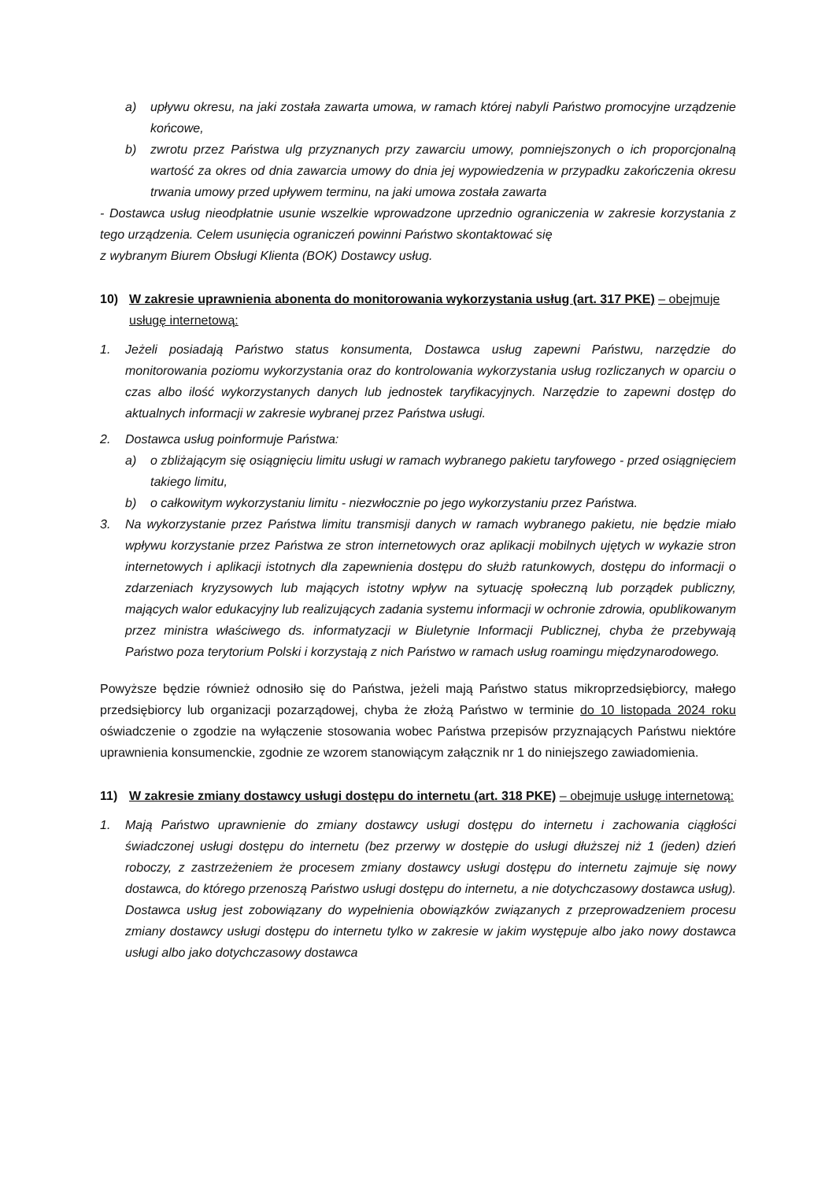a) upływu okresu, na jaki została zawarta umowa, w ramach której nabyli Państwo promocyjne urządzenie końcowe,
b) zwrotu przez Państwa ulg przyznanych przy zawarciu umowy, pomniejszonych o ich proporcjonalną wartość za okres od dnia zawarcia umowy do dnia jej wypowiedzenia w przypadku zakończenia okresu trwania umowy przed upływem terminu, na jaki umowa została zawarta
- Dostawca usług nieodpłatnie usunie wszelkie wprowadzone uprzednio ograniczenia w zakresie korzystania z tego urządzenia. Celem usunięcia ograniczeń powinni Państwo skontaktować się
z wybranym Biurem Obsługi Klienta (BOK) Dostawcy usług.
10) W zakresie uprawnienia abonenta do monitorowania wykorzystania usług (art. 317 PKE) – obejmuje usługę internetową:
1. Jeżeli posiadają Państwo status konsumenta, Dostawca usług zapewni Państwu, narzędzie do monitorowania poziomu wykorzystania oraz do kontrolowania wykorzystania usług rozliczanych w oparciu o czas albo ilość wykorzystanych danych lub jednostek taryfikacyjnych. Narzędzie to zapewni dostęp do aktualnych informacji w zakresie wybranej przez Państwa usługi.
2. Dostawca usług poinformuje Państwa:
a) o zbliżającym się osiągnięciu limitu usługi w ramach wybranego pakietu taryfowego - przed osiągnięciem takiego limitu,
b) o całkowitym wykorzystaniu limitu - niezwłocznie po jego wykorzystaniu przez Państwa.
3. Na wykorzystanie przez Państwa limitu transmisji danych w ramach wybranego pakietu, nie będzie miało wpływu korzystanie przez Państwa ze stron internetowych oraz aplikacji mobilnych ujętych w wykazie stron internetowych i aplikacji istotnych dla zapewnienia dostępu do służb ratunkowych, dostępu do informacji o zdarzeniach kryzysowych lub mających istotny wpływ na sytuację społeczną lub porządek publiczny, mających walor edukacyjny lub realizujących zadania systemu informacji w ochronie zdrowia, opublikowanym przez ministra właściwego ds. informatyzacji w Biuletynie Informacji Publicznej, chyba że przebywają Państwo poza terytorium Polski i korzystają z nich Państwo w ramach usług roamingu międzynarodowego.
Powyższe będzie również odnosiło się do Państwa, jeżeli mają Państwo status mikroprzedsiębiorcy, małego przedsiębiorcy lub organizacji pozarządowej, chyba że złożą Państwo w terminie do 10 listopada 2024 roku oświadczenie o zgodzie na wyłączenie stosowania wobec Państwa przepisów przyznających Państwu niektóre uprawnienia konsumenckie, zgodnie ze wzorem stanowiącym załącznik nr 1 do niniejszego zawiadomienia.
11) W zakresie zmiany dostawcy usługi dostępu do internetu (art. 318 PKE) – obejmuje usługę internetową:
1. Mają Państwo uprawnienie do zmiany dostawcy usługi dostępu do internetu i zachowania ciągłości świadczonej usługi dostępu do internetu (bez przerwy w dostępie do usługi dłuższej niż 1 (jeden) dzień roboczy, z zastrzeżeniem że procesem zmiany dostawcy usługi dostępu do internetu zajmuje się nowy dostawca, do którego przenoszą Państwo usługi dostępu do internetu, a nie dotychczasowy dostawca usług). Dostawca usług jest zobowiązany do wypełnienia obowiązków związanych z przeprowadzeniem procesu zmiany dostawcy usługi dostępu do internetu tylko w zakresie w jakim występuje albo jako nowy dostawca usługi albo jako dotychczasowy dostawca